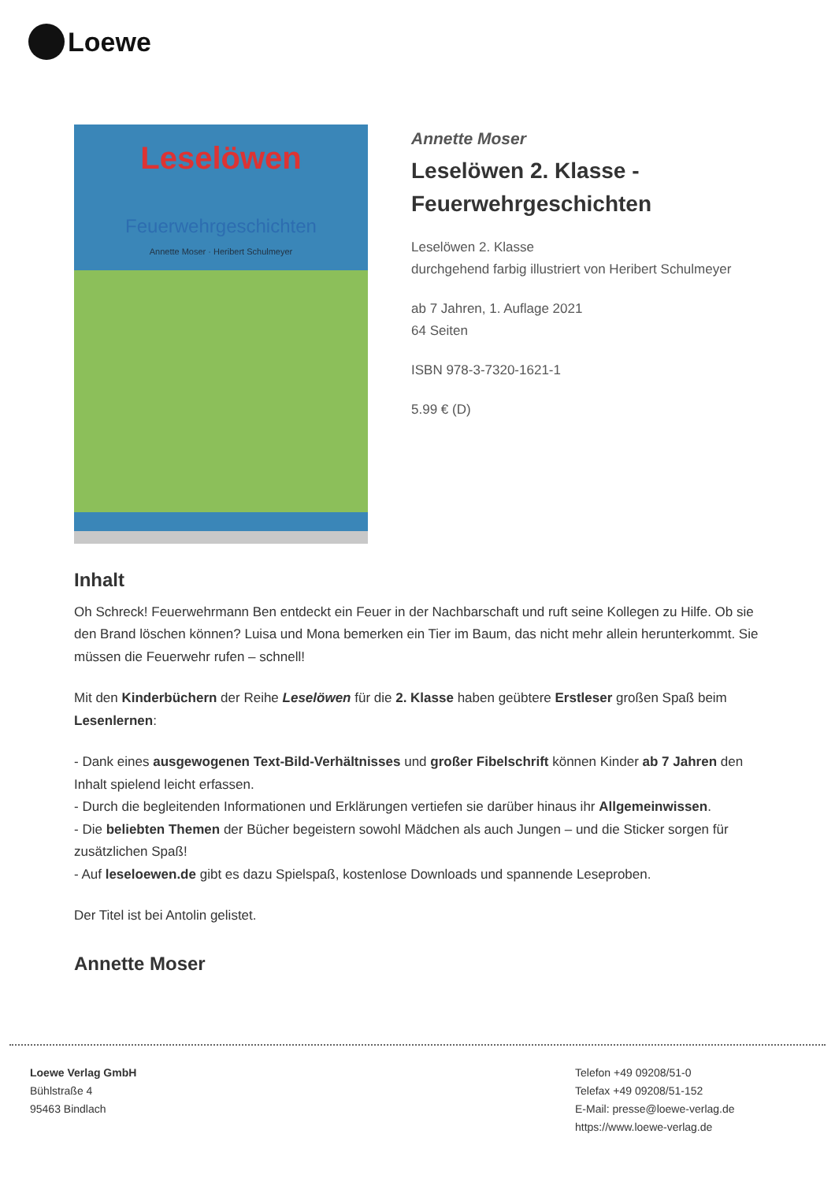Loewe
Leselöwen
Feuerwehrgeschichten
Annette Moser · Heribert Schulmeyer
Annette Moser
Leselöwen 2. Klasse - Feuerwehrgeschichten
Leselöwen 2. Klasse
durchgehend farbig illustriert von Heribert Schulmeyer
ab 7 Jahren, 1. Auflage 2021
64 Seiten
ISBN 978-3-7320-1621-1
5.99 € (D)
Inhalt
Oh Schreck! Feuerwehrmann Ben entdeckt ein Feuer in der Nachbarschaft und ruft seine Kollegen zu Hilfe. Ob sie den Brand löschen können? Luisa und Mona bemerken ein Tier im Baum, das nicht mehr allein herunterkommt. Sie müssen die Feuerwehr rufen – schnell!
Mit den Kinderbüchern der Reihe Leselöwen für die 2. Klasse haben geübtere Erstleser großen Spaß beim Lesenlernen:
- Dank eines ausgewogenen Text-Bild-Verhältnisses und großer Fibelschrift können Kinder ab 7 Jahren den Inhalt spielend leicht erfassen.
- Durch die begleitenden Informationen und Erklärungen vertiefen sie darüber hinaus ihr Allgemeinwissen.
- Die beliebten Themen der Bücher begeistern sowohl Mädchen als auch Jungen – und die Sticker sorgen für zusätzlichen Spaß!
- Auf leseloewen.de gibt es dazu Spielspaß, kostenlose Downloads und spannende Leseproben.
Der Titel ist bei Antolin gelistet.
Annette Moser
Loewe Verlag GmbH
Bühlstraße 4
95463 Bindlach
Telefon +49 09208/51-0
Telefax +49 09208/51-152
E-Mail: presse@loewe-verlag.de
https://www.loewe-verlag.de